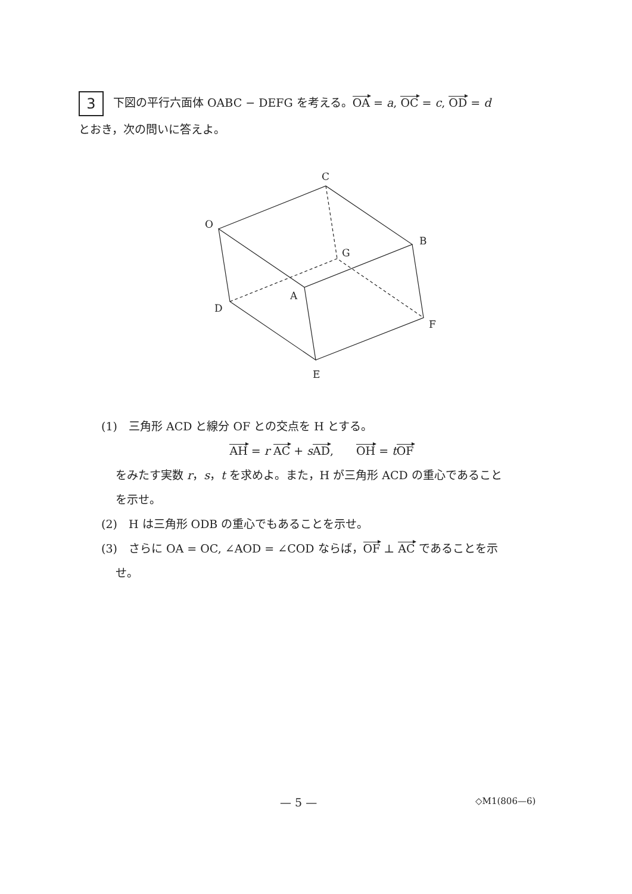3 下図の平行六面体 OABC − DEFG を考える。OA = a, OC = c, OD = d
とおき，次の問いに答えよ。
C
O
B
G
A
D
F
E
(1)　三角形 ACD と線分 OF との交点を H とする。
AH = r AC + sAD,　　OH = tOF
をみたす実数 r，s，t を求めよ。また，H が三角形 ACD の重心であること
を示せ。
(2)　H は三角形 ODB の重心でもあることを示せ。
(3)　さらに OA = OC, ∠AOD = ∠COD ならば，OF ⊥ AC であることを示
せ。
— 5 — ◇M1(806—6)